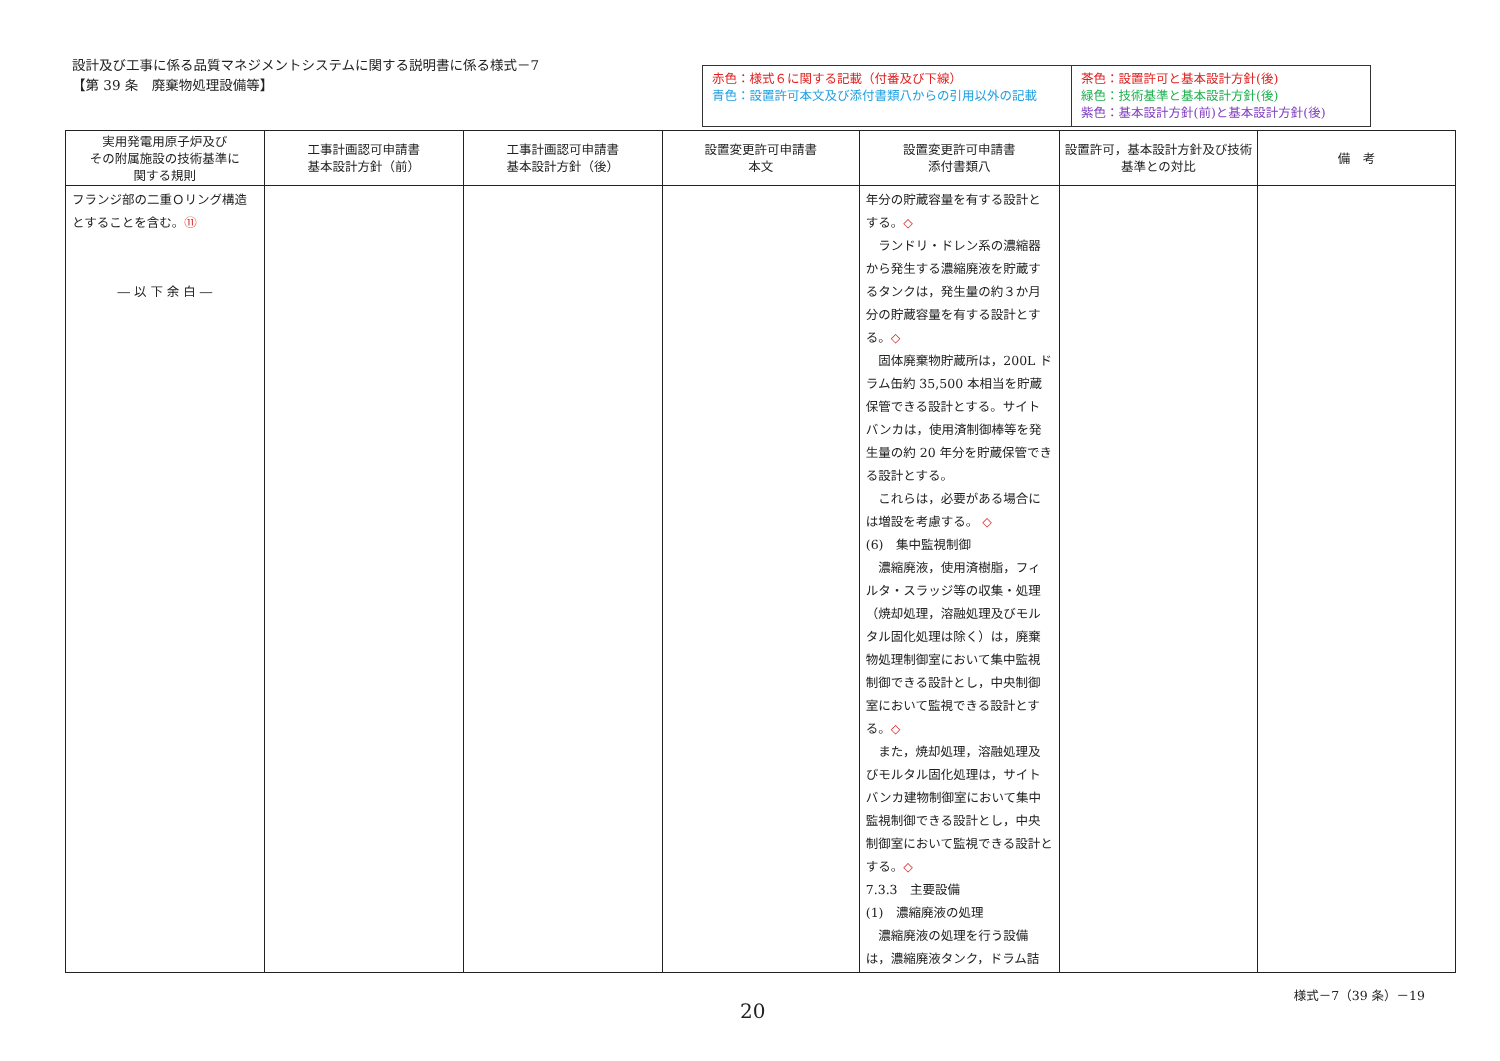設計及び工事に係る品質マネジメントシステムに関する説明書に係る様式－7
【第 39 条　廃棄物処理設備等】
赤色：様式６に関する記載（付番及び下線）
青色：設置許可本文及び添付書類八からの引用以外の記載
茶色：設置許可と基本設計方針(後)
緑色：技術基準と基本設計方針(後)
紫色：基本設計方針(前)と基本設計方針(後)
| 実用発電用原子炉及び その附属施設の技術基準に 関する規則 | 工事計画認可申請書 基本設計方針（前） | 工事計画認可申請書 基本設計方針（後） | 設置変更許可申請書 本文 | 設置変更許可申請書 添付書類八 | 設置許可，基本設計方針及び技術基準との対比 | 備 考 |
| --- | --- | --- | --- | --- | --- | --- |
| フランジ部の二重Ｏリング構造とすることを含む。 ⑪ ― 以 下 余 白 ― | | | | 年分の貯蔵容量を有する設計とする。 ◇ ランドリ・ドレン系の濃縮器から発生する濃縮廃液を貯蔵するタンクは，発生量の約３か月分の貯蔵容量を有する設計とする。 ◇ 固体廃棄物貯蔵所は，200L ドラム缶約 35,500 本相当を貯蔵保管できる設計とする。サイトバンカは，使用済制御棒等を発生量の約 20 年分を貯蔵保管できる設計とする。 これらは，必要がある場合には増設を考慮する。 ◇ (6) 集中監視制御 濃縮廃液，使用済樹脂，フィルタ・スラッジ等の収集・処理（焼却処理，溶融処理及びモルタル固化処理は除く）は，廃棄物処理制御室において集中監視制御できる設計とし，中央制御室において監視できる設計とする。 ◇ また，焼却処理，溶融処理及びモルタル固化処理は，サイトバンカ建物制御室において集中監視制御できる設計とし，中央制御室において監視できる設計とする。 ◇ 7.3.3 主要設備 (1) 濃縮廃液の処理 濃縮廃液の処理を行う設備は，濃縮廃液タンク，ドラム詰 | | |
20 様式－7（39 条）－19